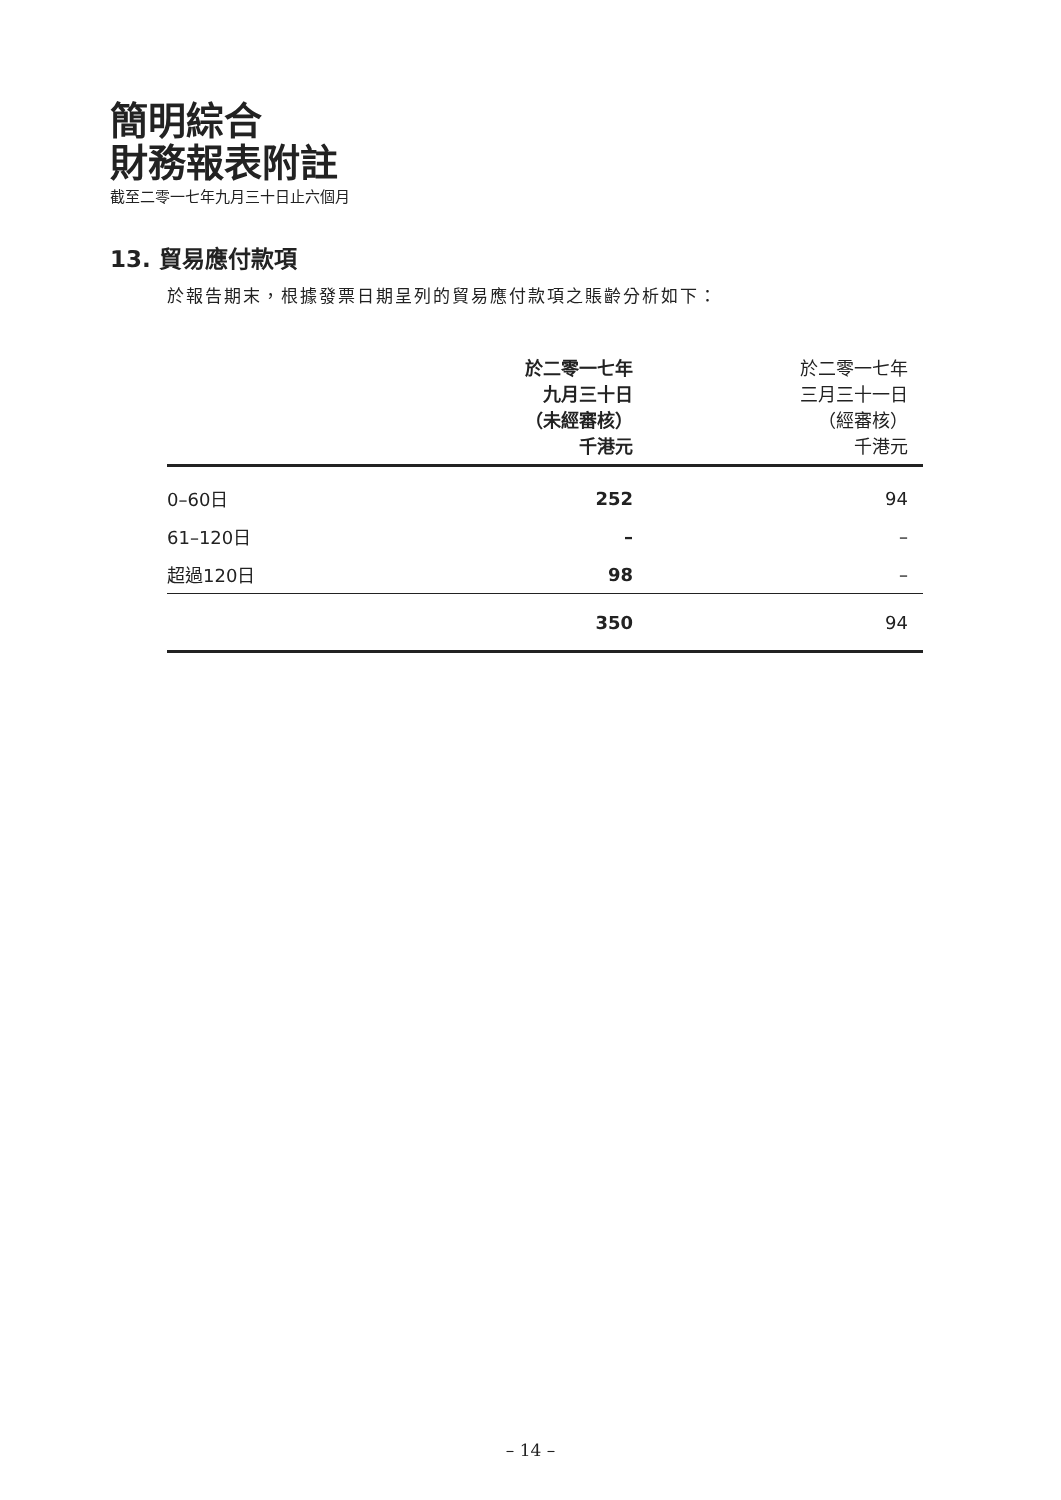簡明綜合
財務報表附註
截至二零一七年九月三十日止六個月
13. 貿易應付款項
於報告期末，根據發票日期呈列的貿易應付款項之賬齡分析如下：
| | 於二零一七年 九月三十日 （未經審核） 千港元 | 於二零一七年 三月三十一日 （經審核） 千港元 |
| --- | --- | --- |
| 0–60日 | 252 | 94 |
| 61–120日 | – | – |
| 超過120日 | 98 | – |
| | 350 | 94 |
– 14 –